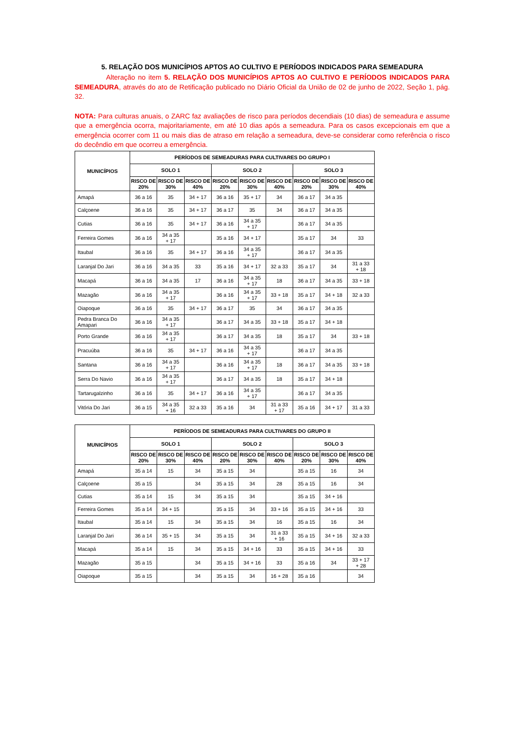5. RELAÇÃO DOS MUNICÍPIOS APTOS AO CULTIVO E PERÍODOS INDICADOS PARA SEMEADURA
Alteração no item 5. RELAÇÃO DOS MUNICÍPIOS APTOS AO CULTIVO E PERÍODOS INDICADOS PARA SEMEADURA, através do ato de Retificação publicado no Diário Oficial da União de 02 de junho de 2022, Seção 1, pág. 32.
NOTA: Para culturas anuais, o ZARC faz avaliações de risco para períodos decendiais (10 dias) de semeadura e assume que a emergência ocorra, majoritariamente, em até 10 dias após a semeadura. Para os casos excepcionais em que a emergência ocorrer com 11 ou mais dias de atraso em relação a semeadura, deve-se considerar como referência o risco do decêndio em que ocorreu a emergência.
| MUNICÍPIOS | PERÍODOS DE SEMEADURAS PARA CULTIVARES DO GRUPO I | | | | | | | | |
| --- | --- | --- | --- | --- | --- | --- | --- | --- | --- |
| | SOLO 1 | | | SOLO 2 | | | SOLO 3 | | |
| | RISCO DE 20% | RISCO DE 30% | RISCO DE 40% | RISCO DE 20% | RISCO DE 30% | RISCO DE 40% | RISCO DE 20% | RISCO DE 30% | RISCO DE 40% |
| Amapá | 36 a 16 | 35 | 34 + 17 | 36 a 16 | 35 + 17 | 34 | 36 a 17 | 34 a 35 | |
| Calçoene | 36 a 16 | 35 | 34 + 17 | 36 a 17 | 35 | 34 | 36 a 17 | 34 a 35 | |
| Cutias | 36 a 16 | 35 | 34 + 17 | 36 a 16 | 34 a 35 + 17 | | 36 a 17 | 34 a 35 | |
| Ferreira Gomes | 36 a 16 | 34 a 35 + 17 | | 35 a 16 | 34 + 17 | | 35 a 17 | 34 | 33 |
| Itaubal | 36 a 16 | 35 | 34 + 17 | 36 a 16 | 34 a 35 + 17 | | 36 a 17 | 34 a 35 | |
| Laranjal Do Jari | 36 a 16 | 34 a 35 | 33 | 35 a 16 | 34 + 17 | 32 a 33 | 35 a 17 | 34 | 31 a 33 + 18 |
| Macapá | 36 a 16 | 34 a 35 | 17 | 36 a 16 | 34 a 35 + 17 | 18 | 36 a 17 | 34 a 35 | 33 + 18 |
| Mazagão | 36 a 16 | 34 a 35 + 17 | | 36 a 16 | 34 a 35 + 17 | 33 + 18 | 35 a 17 | 34 + 18 | 32 a 33 |
| Oiapoque | 36 a 16 | 35 | 34 + 17 | 36 a 17 | 35 | 34 | 36 a 17 | 34 a 35 | |
| Pedra Branca Do Amapari | 36 a 16 | 34 a 35 + 17 | | 36 a 17 | 34 a 35 | 33 + 18 | 35 a 17 | 34 + 18 | |
| Porto Grande | 36 a 16 | 34 a 35 + 17 | | 36 a 17 | 34 a 35 | 18 | 35 a 17 | 34 | 33 + 18 |
| Pracuúba | 36 a 16 | 35 | 34 + 17 | 36 a 16 | 34 a 35 + 17 | | 36 a 17 | 34 a 35 | |
| Santana | 36 a 16 | 34 a 35 + 17 | | 36 a 16 | 34 a 35 + 17 | 18 | 36 a 17 | 34 a 35 | 33 + 18 |
| Serra Do Navio | 36 a 16 | 34 a 35 + 17 | | 36 a 17 | 34 a 35 | 18 | 35 a 17 | 34 + 18 | |
| Tartarugalzinho | 36 a 16 | 35 | 34 + 17 | 36 a 16 | 34 a 35 + 17 | | 36 a 17 | 34 a 35 | |
| Vitória Do Jari | 36 a 15 | 34 a 35 + 16 | 32 a 33 | 35 a 16 | 34 | 31 a 33 + 17 | 35 a 16 | 34 + 17 | 31 a 33 |
| MUNICÍPIOS | PERÍODOS DE SEMEADURAS PARA CULTIVARES DO GRUPO II | | | | | | | | |
| --- | --- | --- | --- | --- | --- | --- | --- | --- | --- |
| | SOLO 1 | | | SOLO 2 | | | SOLO 3 | | |
| | RISCO DE 20% | RISCO DE 30% | RISCO DE 40% | RISCO DE 20% | RISCO DE 30% | RISCO DE 40% | RISCO DE 20% | RISCO DE 30% | RISCO DE 40% |
| Amapá | 35 a 14 | 15 | 34 | 35 a 15 | 34 | | 35 a 15 | 16 | 34 |
| Calçoene | 35 a 15 | | 34 | 35 a 15 | 34 | 28 | 35 a 15 | 16 | 34 |
| Cutias | 35 a 14 | 15 | 34 | 35 a 15 | 34 | | 35 a 15 | 34 + 16 | |
| Ferreira Gomes | 35 a 14 | 34 + 15 | | 35 a 15 | 34 | 33 + 16 | 35 a 15 | 34 + 16 | 33 |
| Itaubal | 35 a 14 | 15 | 34 | 35 a 15 | 34 | 16 | 35 a 15 | 16 | 34 |
| Laranjal Do Jari | 36 a 14 | 35 + 15 | 34 | 35 a 15 | 34 | 31 a 33 + 16 | 35 a 15 | 34 + 16 | 32 a 33 |
| Macapá | 35 a 14 | 15 | 34 | 35 a 15 | 34 + 16 | 33 | 35 a 15 | 34 + 16 | 33 |
| Mazagão | 35 a 15 | | 34 | 35 a 15 | 34 + 16 | 33 | 35 a 16 | 34 | 33 + 17 + 28 |
| Oiapoque | 35 a 15 | | 34 | 35 a 15 | 34 | 16 + 28 | 35 a 16 | | 34 |